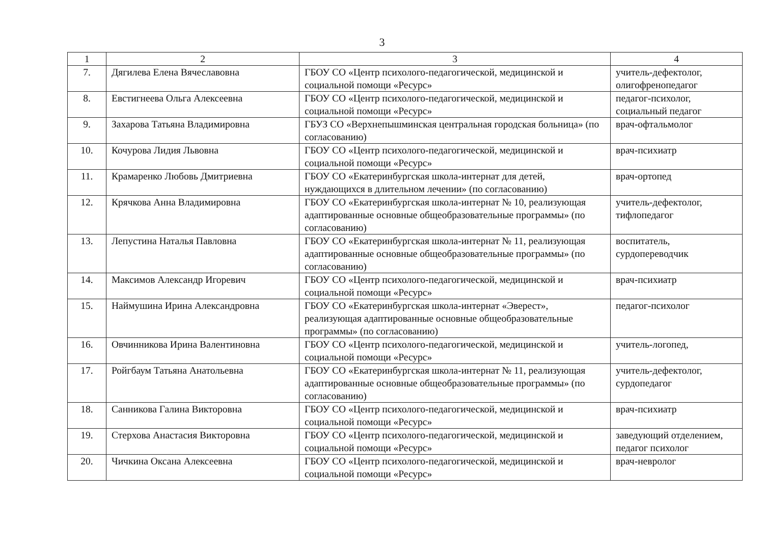3
| 1 | 2 | 3 | 4 |
| 7. | Дягилева Елена Вячеславовна | ГБОУ СО «Центр психолого-педагогической, медицинской и социальной помощи «Ресурс» | учитель-дефектолог, олигофренопедагог |
| 8. | Евстигнеева Ольга Алексеевна | ГБОУ СО «Центр психолого-педагогической, медицинской и социальной помощи «Ресурс» | педагог-психолог, социальный педагог |
| 9. | Захарова Татьяна Владимировна | ГБУЗ СО «Верхнепышминская центральная городская больница» (по согласованию) | врач-офтальмолог |
| 10. | Кочурова Лидия Львовна | ГБОУ СО «Центр психолого-педагогической, медицинской и социальной помощи «Ресурс» | врач-психиатр |
| 11. | Крамаренко Любовь Дмитриевна | ГБОУ СО «Екатеринбургская школа-интернат для детей, нуждающихся в длительном лечении» (по согласованию) | врач-ортопед |
| 12. | Крячкова Анна Владимировна | ГБОУ СО «Екатеринбургская школа-интернат № 10, реализующая адаптированные основные общеобразовательные программы» (по согласованию) | учитель-дефектолог, тифлопедагог |
| 13. | Лепустина Наталья Павловна | ГБОУ СО «Екатеринбургская школа-интернат № 11, реализующая адаптированные основные общеобразовательные программы» (по согласованию) | воспитатель, сурдопереводчик |
| 14. | Максимов Александр Игоревич | ГБОУ СО «Центр психолого-педагогической, медицинской и социальной помощи «Ресурс» | врач-психиатр |
| 15. | Наймушина Ирина Александровна | ГБОУ СО «Екатеринбургская школа-интернат «Эверест», реализующая адаптированные основные общеобразовательные программы» (по согласованию) | педагог-психолог |
| 16. | Овчинникова Ирина Валентиновна | ГБОУ СО «Центр психолого-педагогической, медицинской и социальной помощи «Ресурс» | учитель-логопед, |
| 17. | Ройгбаум Татьяна Анатольевна | ГБОУ СО «Екатеринбургская школа-интернат № 11, реализующая адаптированные основные общеобразовательные программы» (по согласованию) | учитель-дефектолог, сурдопедагог |
| 18. | Санникова Галина Викторовна | ГБОУ СО «Центр психолого-педагогической, медицинской и социальной помощи «Ресурс» | врач-психиатр |
| 19. | Стерхова Анастасия Викторовна | ГБОУ СО «Центр психолого-педагогической, медицинской и социальной помощи «Ресурс» | заведующий отделением, педагог психолог |
| 20. | Чичкина Оксана Алексеевна | ГБОУ СО «Центр психолого-педагогической, медицинской и социальной помощи «Ресурс» | врач-невролог |